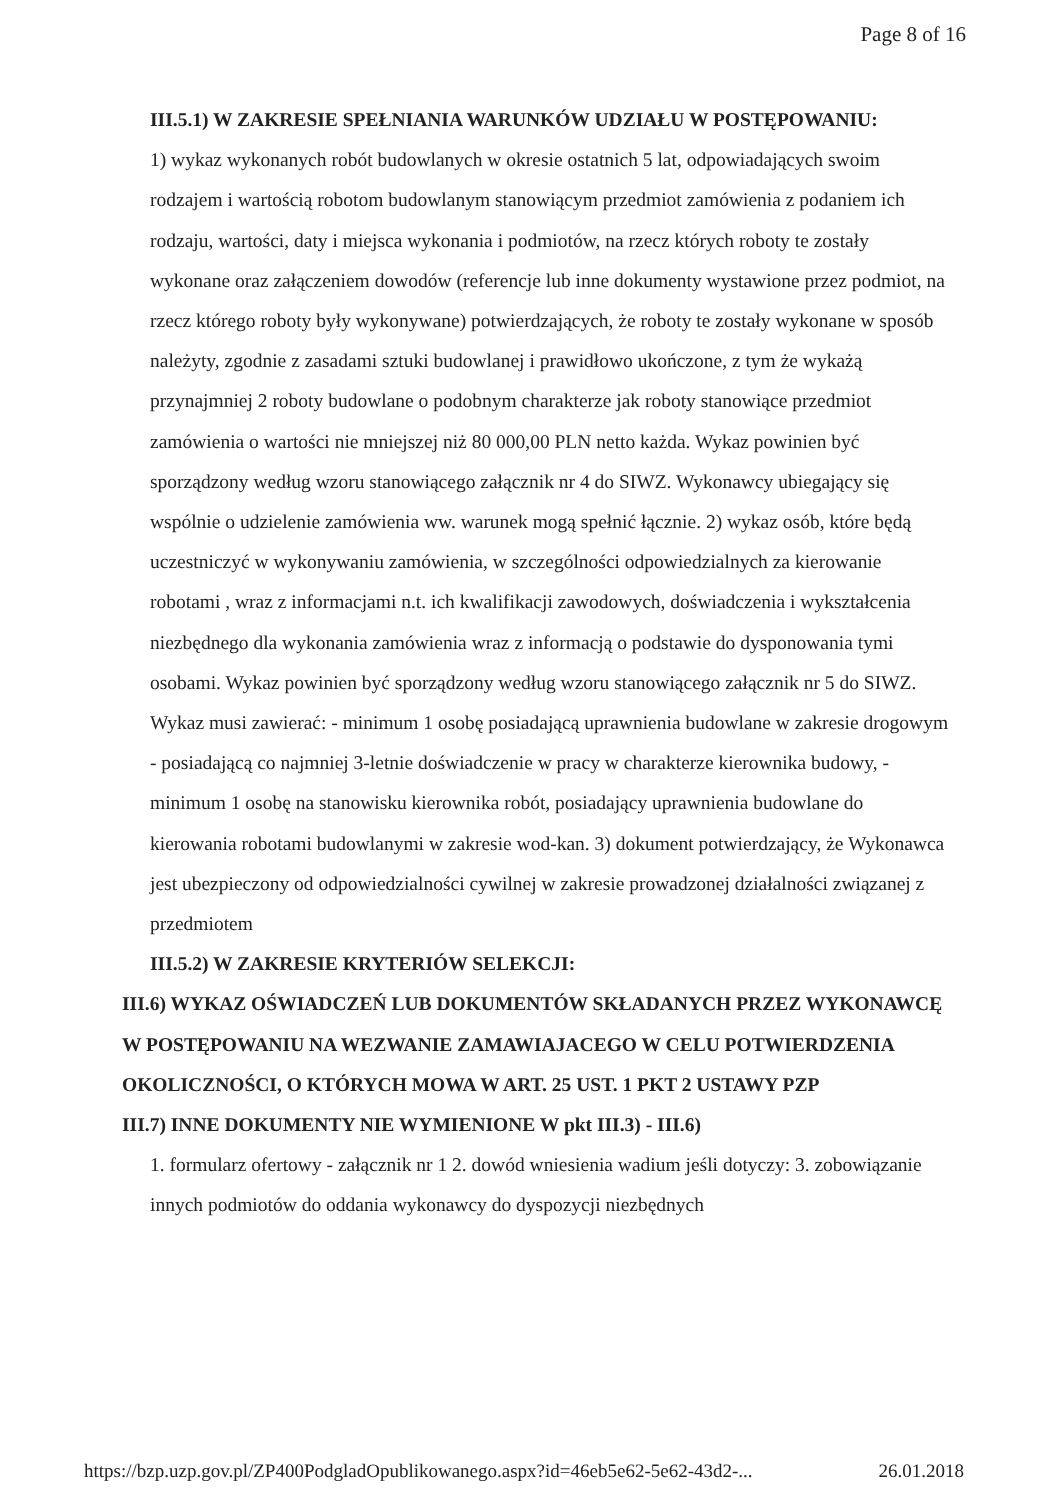Page 8 of 16
III.5.1) W ZAKRESIE SPEŁNIANIA WARUNKÓW UDZIAŁU W POSTĘPOWANIU:
1) wykaz wykonanych robót budowlanych w okresie ostatnich 5 lat, odpowiadających swoim rodzajem i wartością robotom budowlanym stanowiącym przedmiot zamówienia z podaniem ich rodzaju, wartości, daty i miejsca wykonania i podmiotów, na rzecz których roboty te zostały wykonane oraz załączeniem dowodów (referencje lub inne dokumenty wystawione przez podmiot, na rzecz którego roboty były wykonywane) potwierdzających, że roboty te zostały wykonane w sposób należyty, zgodnie z zasadami sztuki budowlanej i prawidłowo ukończone, z tym że wykażą przynajmniej 2 roboty budowlane o podobnym charakterze jak roboty stanowiące przedmiot zamówienia o wartości nie mniejszej niż 80 000,00 PLN netto każda. Wykaz powinien być sporządzony według wzoru stanowiącego załącznik nr 4 do SIWZ. Wykonawcy ubiegający się wspólnie o udzielenie zamówienia ww. warunek mogą spełnić łącznie. 2) wykaz osób, które będą uczestniczyć w wykonywaniu zamówienia, w szczególności odpowiedzialnych za kierowanie robotami , wraz z informacjami n.t. ich kwalifikacji zawodowych, doświadczenia i wykształcenia niezbędnego dla wykonania zamówienia wraz z informacją o podstawie do dysponowania tymi osobami. Wykaz powinien być sporządzony według wzoru stanowiącego załącznik nr 5 do SIWZ. Wykaz musi zawierać: - minimum 1 osobę posiadającą uprawnienia budowlane w zakresie drogowym - posiadającą co najmniej 3-letnie doświadczenie w pracy w charakterze kierownika budowy, - minimum 1 osobę na stanowisku kierownika robót, posiadający uprawnienia budowlane do kierowania robotami budowlanymi w zakresie wod-kan. 3) dokument potwierdzający, że Wykonawca jest ubezpieczony od odpowiedzialności cywilnej w zakresie prowadzonej działalności związanej z przedmiotem
III.5.2) W ZAKRESIE KRYTERIÓW SELEKCJI:
III.6) WYKAZ OŚWIADCZEŃ LUB DOKUMENTÓW SKŁADANYCH PRZEZ WYKONAWCĘ W POSTĘPOWANIU NA WEZWANIE ZAMAWIAJACEGO W CELU POTWIERDZENIA OKOLICZNOŚCI, O KTÓRYCH MOWA W ART. 25 UST. 1 PKT 2 USTAWY PZP
III.7) INNE DOKUMENTY NIE WYMIENIONE W pkt III.3) - III.6)
1. formularz ofertowy - załącznik nr 1 2. dowód wniesienia wadium jeśli dotyczy: 3. zobowiązanie innych podmiotów do oddania wykonawcy do dyspozycji niezbędnych
https://bzp.uzp.gov.pl/ZP400PodgladOpublikowanego.aspx?id=46eb5e62-5e62-43d2-... 26.01.2018